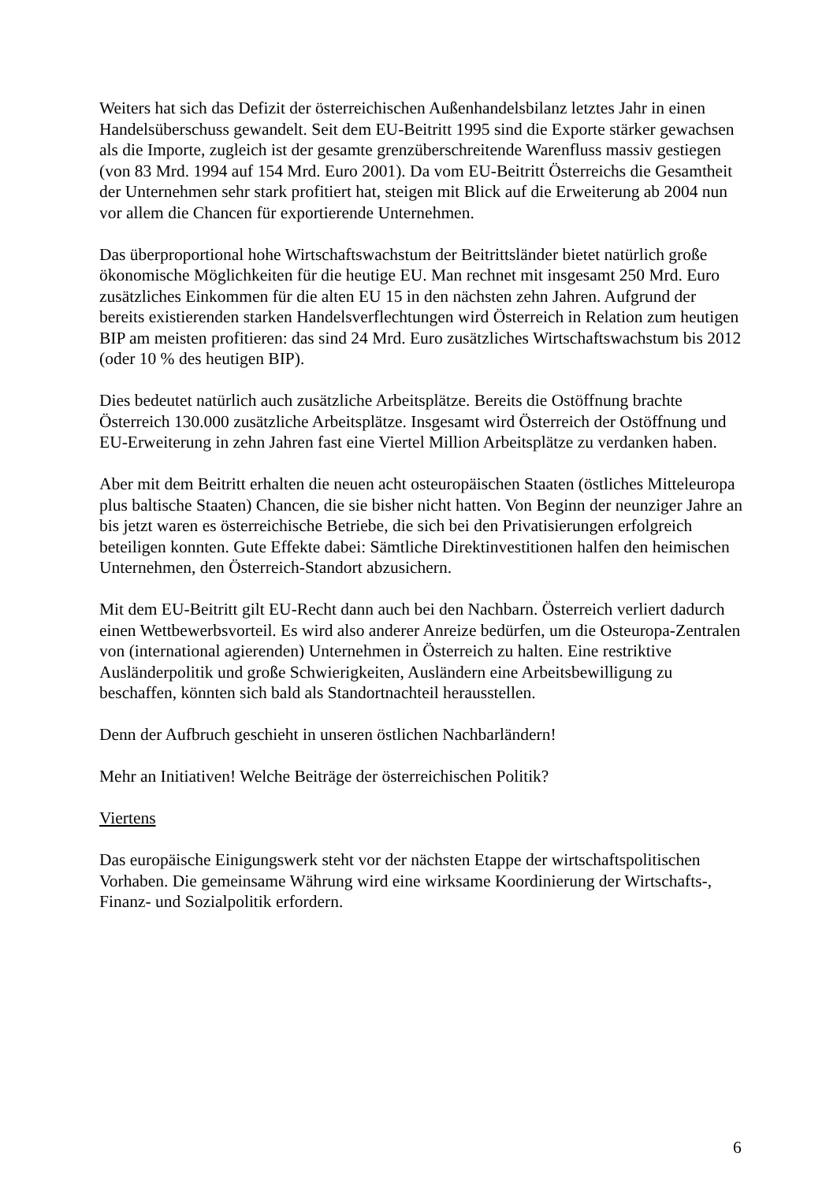Weiters hat sich das Defizit der österreichischen Außenhandelsbilanz letztes Jahr in einen Handelsüberschuss gewandelt. Seit dem EU-Beitritt 1995 sind die Exporte stärker gewachsen als die Importe, zugleich ist der gesamte grenzüberschreitende Warenfluss massiv gestiegen (von 83 Mrd. 1994 auf 154 Mrd. Euro 2001). Da vom EU-Beitritt Österreichs die Gesamtheit der Unternehmen sehr stark profitiert hat, steigen mit Blick auf die Erweiterung ab 2004 nun vor allem die Chancen für exportierende Unternehmen.
Das überproportional hohe Wirtschaftswachstum der Beitrittsländer bietet natürlich große ökonomische Möglichkeiten für die heutige EU. Man rechnet mit insgesamt 250 Mrd. Euro zusätzliches Einkommen für die alten EU 15 in den nächsten zehn Jahren. Aufgrund der bereits existierenden starken Handelsverflechtungen wird Österreich in Relation zum heutigen BIP am meisten profitieren: das sind 24 Mrd. Euro zusätzliches Wirtschaftswachstum bis 2012 (oder 10 % des heutigen BIP).
Dies bedeutet natürlich auch zusätzliche Arbeitsplätze. Bereits die Ostöffnung brachte Österreich 130.000 zusätzliche Arbeitsplätze. Insgesamt wird Österreich der Ostöffnung und EU-Erweiterung in zehn Jahren fast eine Viertel Million Arbeitsplätze zu verdanken haben.
Aber mit dem Beitritt erhalten die neuen acht osteuropäischen Staaten (östliches Mitteleuropa plus baltische Staaten) Chancen, die sie bisher nicht hatten. Von Beginn der neunziger Jahre an bis jetzt waren es österreichische Betriebe, die sich bei den Privatisierungen erfolgreich beteiligen konnten. Gute Effekte dabei: Sämtliche Direktinvestitionen halfen den heimischen Unternehmen, den Österreich-Standort abzusichern.
Mit dem EU-Beitritt gilt EU-Recht dann auch bei den Nachbarn. Österreich verliert dadurch einen Wettbewerbsvorteil. Es wird also anderer Anreize bedürfen, um die Osteuropa-Zentralen von (international agierenden) Unternehmen in Österreich zu halten. Eine restriktive Ausländerpolitik und große Schwierigkeiten, Ausländern eine Arbeitsbewilligung zu beschaffen, könnten sich bald als Standortnachteil herausstellen.
Denn der Aufbruch geschieht in unseren östlichen Nachbarländern!
Mehr an Initiativen! Welche Beiträge der österreichischen Politik?
Viertens
Das europäische Einigungswerk steht vor der nächsten Etappe der wirtschaftspolitischen Vorhaben. Die gemeinsame Währung wird eine wirksame Koordinierung der Wirtschafts-, Finanz- und Sozialpolitik erfordern.
6